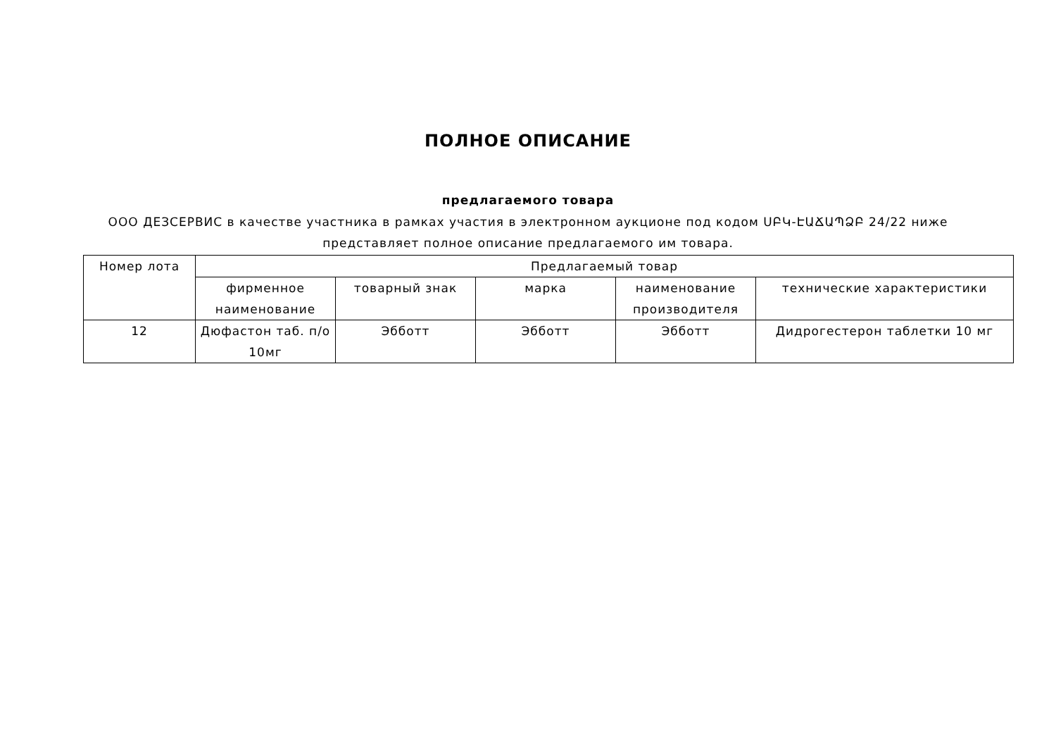ПОЛНОЕ ОПИСАНИЕ
предлагаемого товара
ООО ДЕЗСЕРВИС в качестве участника в рамках участия в электронном аукционе под кодом ՍԲԿ-ԷԱՃԱՊՁԲ 24/22 ниже представляет полное описание предлагаемого им товара.
| Номер лота | Предлагаемый товар | | | | |
| --- | --- | --- | --- | --- | --- |
| | фирменное наименование | товарный знак | марка | наименование производителя | технические характеристики |
| 12 | Дюфастон таб. п/о 10мг | Эбботт | Эбботт | Эбботт | Дидрогестерон таблетки 10 мг |